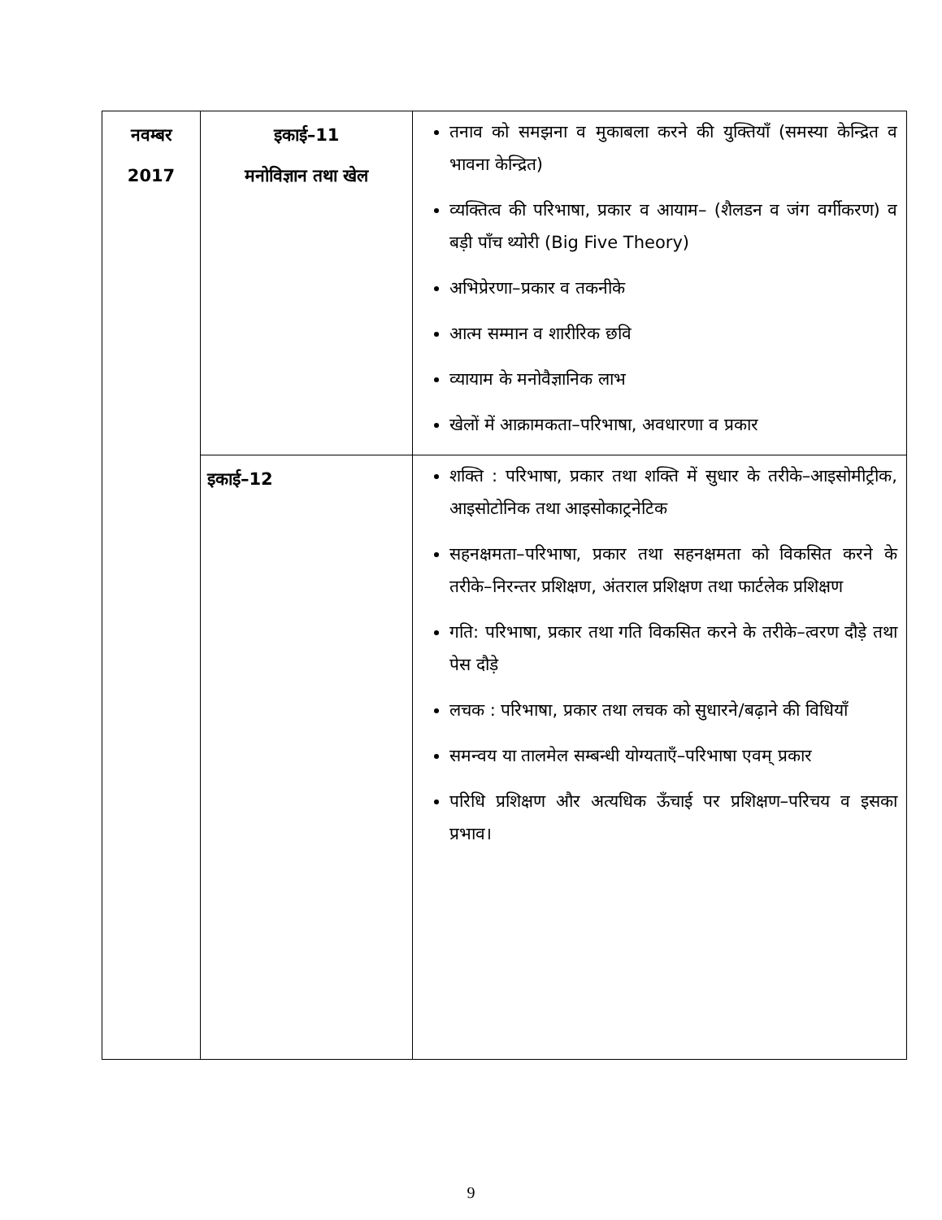| नवम्बर 2017 | इकाई–11 मनोविज्ञान तथा खेल | तनाव को समझना व मुकाबला करने की युक्तियाँ (समस्या केन्द्रित व भावना केन्द्रित) व्यक्तित्व की परिभाषा, प्रकार व आयाम– (शैलडन व जंग वर्गीकरण) व बड़ी पाँच थ्योरी (Big Five Theory) अभिप्रेरणा–प्रकार व तकनीके आत्म सम्मान व शारीरिक छवि व्यायाम के मनोवैज्ञानिक लाभ खेलों में आक्रामकता–परिभाषा, अवधारणा व प्रकार |
| | इकाई–12 | शक्ति : परिभाषा, प्रकार तथा शक्ति में सुधार के तरीके–आइसोमीट्रीक, आइसोटोनिक तथा आइसोकाट्रनेटिक सहनक्षमता–परिभाषा, प्रकार तथा सहनक्षमता को विकसित करने के तरीके–निरन्तर प्रशिक्षण, अंतराल प्रशिक्षण तथा फार्टलेक प्रशिक्षण गति: परिभाषा, प्रकार तथा गति विकसित करने के तरीके–त्वरण दौड़े तथा पेस दौड़े लचक : परिभाषा, प्रकार तथा लचक को सुधारने/बढ़ाने की विधियाँ समन्वय या तालमेल सम्बन्धी योग्यताएँ–परिभाषा एवम् प्रकार परिधि प्रशिक्षण और अत्यधिक ऊँचाई पर प्रशिक्षण–परिचय व इसका प्रभाव। |
9